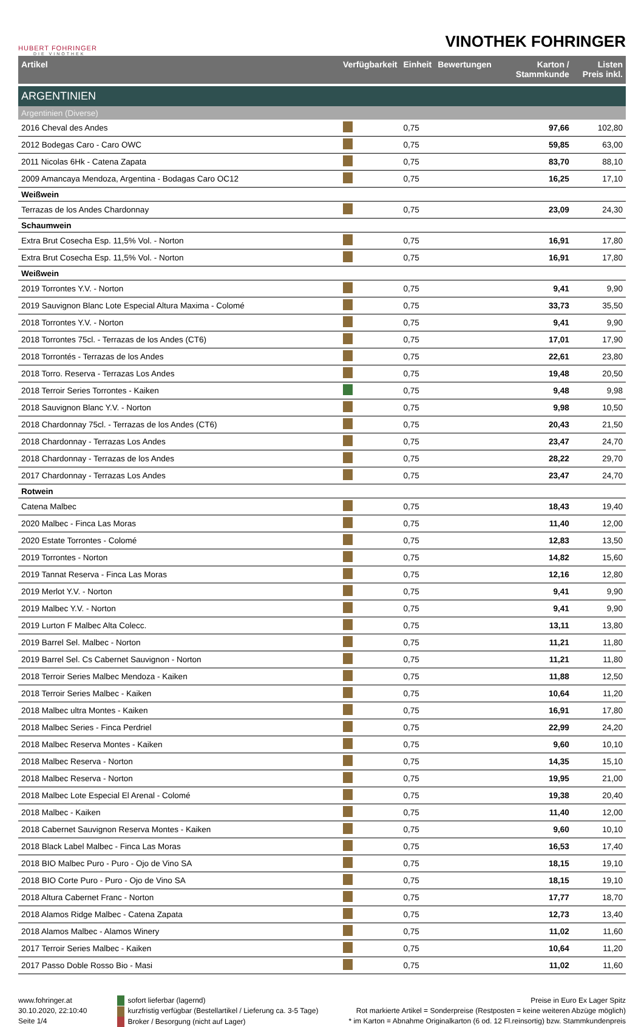HUBERT FOHRINGER
DIE VINOTHEK
VINOTHEK FOHRINGER
| Artikel | Verfügbarkeit | Einheit | Bewertungen | Karton / Stammkunde | Listen Preis inkl. |
| --- | --- | --- | --- | --- | --- |
| ARGENTINIEN | | | | | |
| Argentinien (Diverse) | | | | | |
| 2016 Cheval des Andes | | 0,75 | | 97,66 | 102,80 |
| 2012 Bodegas Caro - Caro OWC | | 0,75 | | 59,85 | 63,00 |
| 2011 Nicolas 6Hk - Catena Zapata | | 0,75 | | 83,70 | 88,10 |
| 2009 Amancaya Mendoza, Argentina - Bodagas Caro OC12 | | 0,75 | | 16,25 | 17,10 |
| Weißwein | | | | | |
| Terrazas de los Andes Chardonnay | | 0,75 | | 23,09 | 24,30 |
| Schaumwein | | | | | |
| Extra Brut Cosecha Esp. 11,5% Vol. - Norton | | 0,75 | | 16,91 | 17,80 |
| Extra Brut Cosecha Esp. 11,5% Vol. - Norton | | 0,75 | | 16,91 | 17,80 |
| Weißwein | | | | | |
| 2019 Torrontes Y.V. - Norton | | 0,75 | | 9,41 | 9,90 |
| 2019 Sauvignon Blanc Lote Especial Altura Maxima - Colomé | | 0,75 | | 33,73 | 35,50 |
| 2018 Torrontes Y.V. - Norton | | 0,75 | | 9,41 | 9,90 |
| 2018 Torrontes 75cl. - Terrazas de los Andes (CT6) | | 0,75 | | 17,01 | 17,90 |
| 2018 Torrontés - Terrazas de los Andes | | 0,75 | | 22,61 | 23,80 |
| 2018 Torro. Reserva - Terrazas Los Andes | | 0,75 | | 19,48 | 20,50 |
| 2018 Terroir Series Torrontes - Kaiken | | 0,75 | | 9,48 | 9,98 |
| 2018 Sauvignon Blanc Y.V. - Norton | | 0,75 | | 9,98 | 10,50 |
| 2018 Chardonnay 75cl. - Terrazas de los Andes (CT6) | | 0,75 | | 20,43 | 21,50 |
| 2018 Chardonnay - Terrazas Los Andes | | 0,75 | | 23,47 | 24,70 |
| 2018 Chardonnay - Terrazas de los Andes | | 0,75 | | 28,22 | 29,70 |
| 2017 Chardonnay - Terrazas Los Andes | | 0,75 | | 23,47 | 24,70 |
| Rotwein | | | | | |
| Catena Malbec | | 0,75 | | 18,43 | 19,40 |
| 2020 Malbec - Finca Las Moras | | 0,75 | | 11,40 | 12,00 |
| 2020 Estate Torrontes - Colomé | | 0,75 | | 12,83 | 13,50 |
| 2019 Torrontes - Norton | | 0,75 | | 14,82 | 15,60 |
| 2019 Tannat Reserva - Finca Las Moras | | 0,75 | | 12,16 | 12,80 |
| 2019 Merlot Y.V. - Norton | | 0,75 | | 9,41 | 9,90 |
| 2019 Malbec Y.V. - Norton | | 0,75 | | 9,41 | 9,90 |
| 2019 Lurton F Malbec Alta Colecc. | | 0,75 | | 13,11 | 13,80 |
| 2019 Barrel Sel. Malbec - Norton | | 0,75 | | 11,21 | 11,80 |
| 2019 Barrel Sel. Cs Cabernet Sauvignon - Norton | | 0,75 | | 11,21 | 11,80 |
| 2018 Terroir Series Malbec Mendoza - Kaiken | | 0,75 | | 11,88 | 12,50 |
| 2018 Terroir Series Malbec - Kaiken | | 0,75 | | 10,64 | 11,20 |
| 2018 Malbec ultra Montes - Kaiken | | 0,75 | | 16,91 | 17,80 |
| 2018 Malbec Series - Finca Perdriel | | 0,75 | | 22,99 | 24,20 |
| 2018 Malbec Reserva Montes - Kaiken | | 0,75 | | 9,60 | 10,10 |
| 2018 Malbec Reserva - Norton | | 0,75 | | 14,35 | 15,10 |
| 2018 Malbec Reserva - Norton | | 0,75 | | 19,95 | 21,00 |
| 2018 Malbec Lote Especial El Arenal - Colomé | | 0,75 | | 19,38 | 20,40 |
| 2018 Malbec - Kaiken | | 0,75 | | 11,40 | 12,00 |
| 2018 Cabernet Sauvignon Reserva Montes - Kaiken | | 0,75 | | 9,60 | 10,10 |
| 2018 Black Label Malbec - Finca Las Moras | | 0,75 | | 16,53 | 17,40 |
| 2018 BIO Malbec Puro - Puro - Ojo de Vino SA | | 0,75 | | 18,15 | 19,10 |
| 2018 BIO Corte Puro - Puro - Ojo de Vino SA | | 0,75 | | 18,15 | 19,10 |
| 2018 Altura Cabernet Franc - Norton | | 0,75 | | 17,77 | 18,70 |
| 2018 Alamos Ridge Malbec - Catena Zapata | | 0,75 | | 12,73 | 13,40 |
| 2018 Alamos Malbec - Alamos Winery | | 0,75 | | 11,02 | 11,60 |
| 2017 Terroir Series Malbec - Kaiken | | 0,75 | | 10,64 | 11,20 |
| 2017 Passo Doble Rosso Bio - Masi | | 0,75 | | 11,02 | 11,60 |
www.fohringer.at
30.10.2020, 22:10:40
Seite 1/4
sofort lieferbar (lagernd)
kurzfristig verfügbar (Bestellartikel / Lieferung ca. 3-5 Tage)
Broker / Besorgung (nicht auf Lager)
Preise in Euro Ex Lager Spitz
Rot markierte Artikel = Sonderpreise (Restposten = keine weiteren Abzüge möglich)
* im Karton = Abnahme Originalkarton (6 od. 12 Fl.reinsortig) bzw. Stammkundenpreis